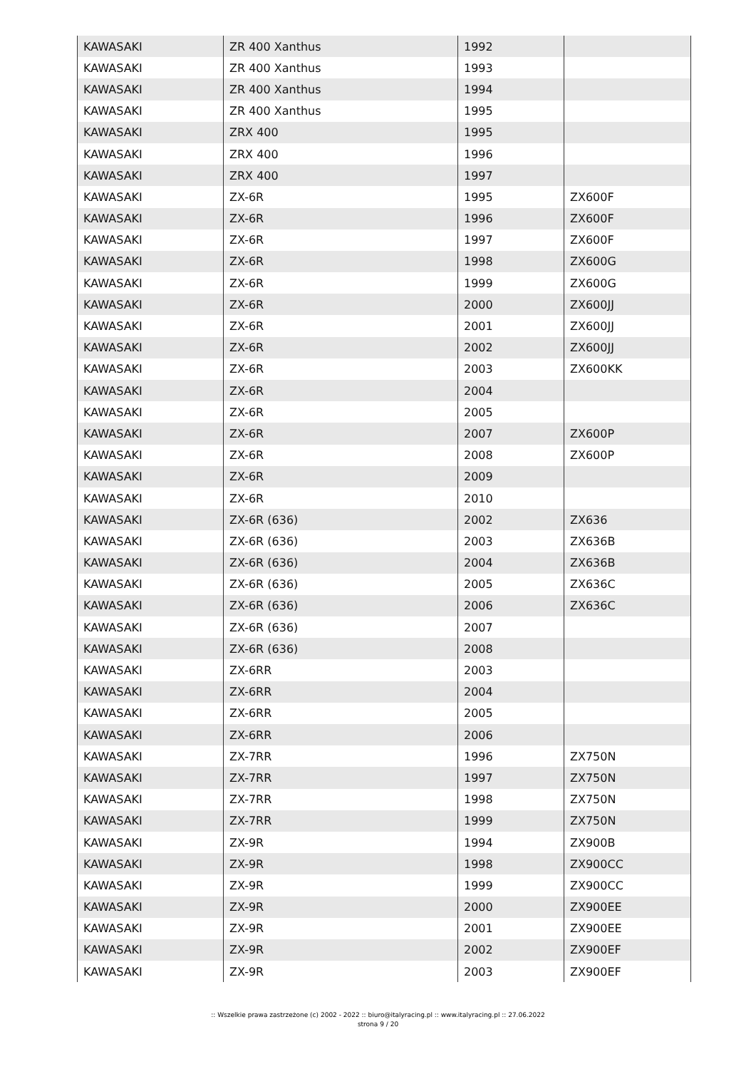| KAWASAKI | ZR 400 Xanthus | 1992 | |
| KAWASAKI | ZR 400 Xanthus | 1993 | |
| KAWASAKI | ZR 400 Xanthus | 1994 | |
| KAWASAKI | ZR 400 Xanthus | 1995 | |
| KAWASAKI | ZRX 400 | 1995 | |
| KAWASAKI | ZRX 400 | 1996 | |
| KAWASAKI | ZRX 400 | 1997 | |
| KAWASAKI | ZX-6R | 1995 | ZX600F |
| KAWASAKI | ZX-6R | 1996 | ZX600F |
| KAWASAKI | ZX-6R | 1997 | ZX600F |
| KAWASAKI | ZX-6R | 1998 | ZX600G |
| KAWASAKI | ZX-6R | 1999 | ZX600G |
| KAWASAKI | ZX-6R | 2000 | ZX600JJ |
| KAWASAKI | ZX-6R | 2001 | ZX600JJ |
| KAWASAKI | ZX-6R | 2002 | ZX600JJ |
| KAWASAKI | ZX-6R | 2003 | ZX600KK |
| KAWASAKI | ZX-6R | 2004 | |
| KAWASAKI | ZX-6R | 2005 | |
| KAWASAKI | ZX-6R | 2007 | ZX600P |
| KAWASAKI | ZX-6R | 2008 | ZX600P |
| KAWASAKI | ZX-6R | 2009 | |
| KAWASAKI | ZX-6R | 2010 | |
| KAWASAKI | ZX-6R (636) | 2002 | ZX636 |
| KAWASAKI | ZX-6R (636) | 2003 | ZX636B |
| KAWASAKI | ZX-6R (636) | 2004 | ZX636B |
| KAWASAKI | ZX-6R (636) | 2005 | ZX636C |
| KAWASAKI | ZX-6R (636) | 2006 | ZX636C |
| KAWASAKI | ZX-6R (636) | 2007 | |
| KAWASAKI | ZX-6R (636) | 2008 | |
| KAWASAKI | ZX-6RR | 2003 | |
| KAWASAKI | ZX-6RR | 2004 | |
| KAWASAKI | ZX-6RR | 2005 | |
| KAWASAKI | ZX-6RR | 2006 | |
| KAWASAKI | ZX-7RR | 1996 | ZX750N |
| KAWASAKI | ZX-7RR | 1997 | ZX750N |
| KAWASAKI | ZX-7RR | 1998 | ZX750N |
| KAWASAKI | ZX-7RR | 1999 | ZX750N |
| KAWASAKI | ZX-9R | 1994 | ZX900B |
| KAWASAKI | ZX-9R | 1998 | ZX900CC |
| KAWASAKI | ZX-9R | 1999 | ZX900CC |
| KAWASAKI | ZX-9R | 2000 | ZX900EE |
| KAWASAKI | ZX-9R | 2001 | ZX900EE |
| KAWASAKI | ZX-9R | 2002 | ZX900EF |
| KAWASAKI | ZX-9R | 2003 | ZX900EF |
:: Wszelkie prawa zastrzeżone (c) 2002 - 2022 :: biuro@italyracing.pl :: www.italyracing.pl :: 27.06.2022
strona 9 / 20